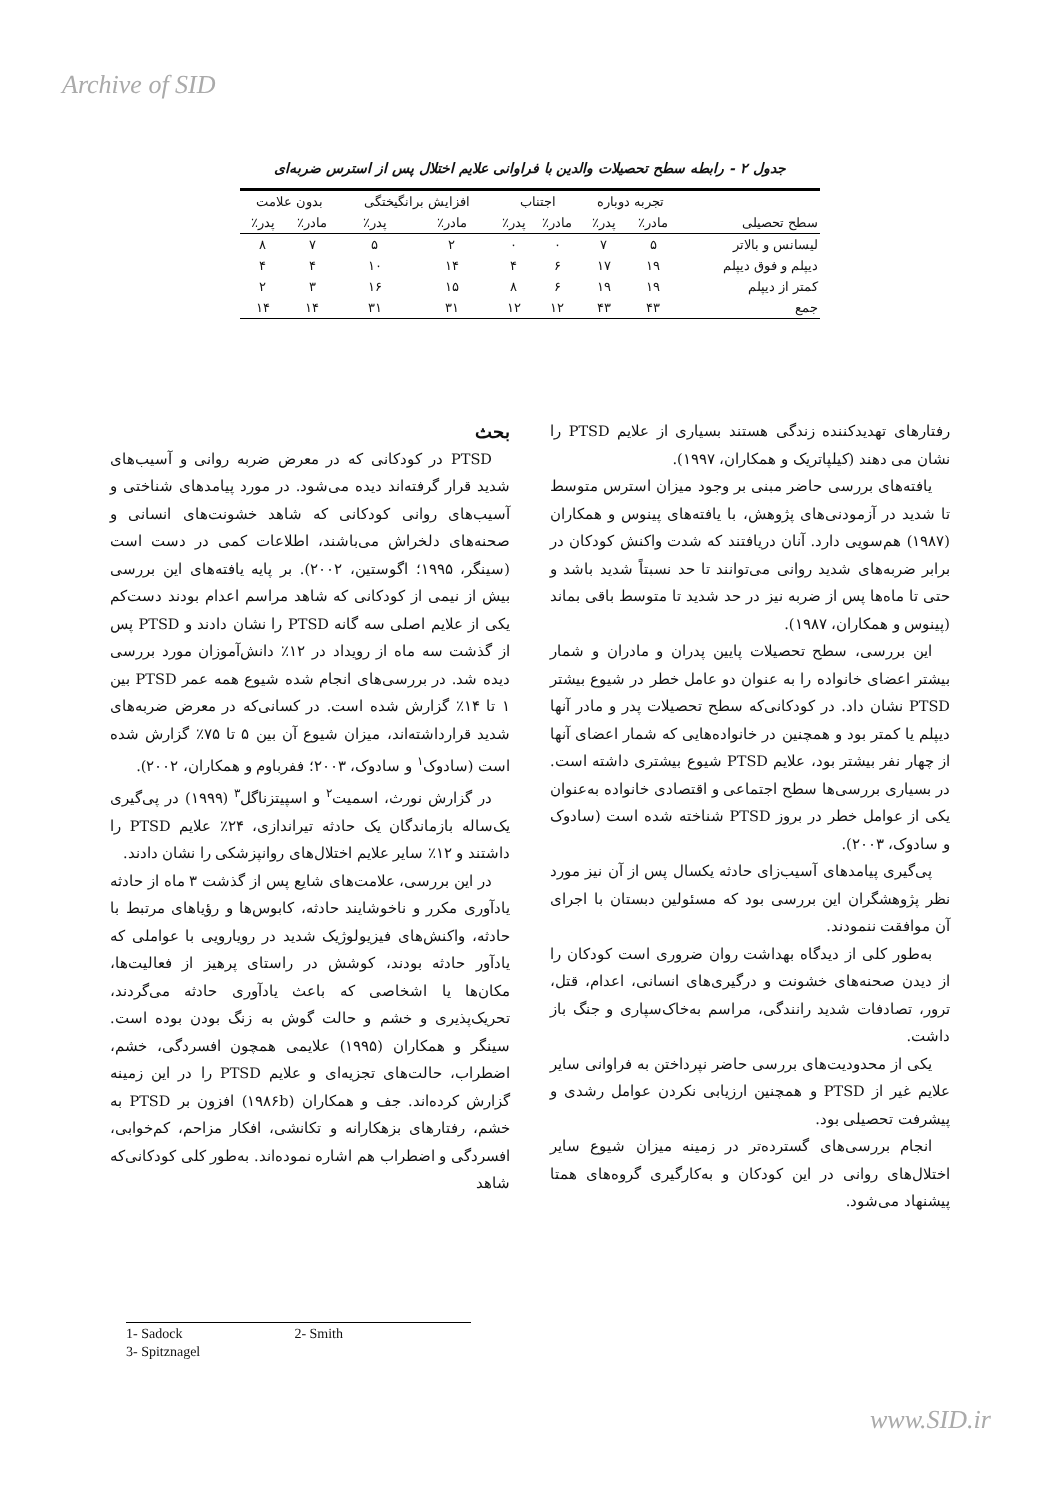Archive of SID
جدول ۲ - رابطه سطح تحصیلات والدین با فراوانی علایم اختلال پس از استرس ضربه‌ای
| سطح تحصیلی | تجربه دوباره | | اجتناب | | افزایش برانگیختگی | | بدون علامت | |
| --- | --- | --- | --- | --- | --- | --- | --- | --- |
| | مادر٪ | پدر٪ | مادر٪ | پدر٪ | مادر٪ | پدر٪ | مادر٪ | پدر٪ |
| لیسانس و بالاتر | ۵ | ۷ | ۰ | ۰ | ۲ | ۵ | ۷ | ۸ |
| دیپلم و فوق دیپلم | ۱۹ | ۱۷ | ۶ | ۴ | ۱۴ | ۱۰ | ۴ | ۴ |
| کمتر از دیپلم | ۱۹ | ۱۹ | ۶ | ۸ | ۱۵ | ۱۶ | ۳ | ۲ |
| جمع | ۴۳ | ۴۳ | ۱۲ | ۱۲ | ۳۱ | ۳۱ | ۱۴ | ۱۴ |
بحث
PTSD در کودکانی که در معرض ضربه روانی و آسیب‌های شدید قرار گرفته‌اند دیده می‌شود. در مورد پیامدهای شناختی و آسیب‌های روانی کودکانی که شاهد خشونت‌های انسانی و صحنه‌های دلخراش می‌باشند، اطلاعات کمی در دست است (سینگر، ۱۹۹۵؛ اگوستین، ۲۰۰۲). بر پایه یافته‌های این بررسی بیش از نیمی از کودکانی که شاهد مراسم اعدام بودند دست‌کم یکی از علایم اصلی سه گانه PTSD را نشان دادند و PTSD پس از گذشت سه ماه از رویداد در ۱۲٪ دانش‌آموزان مورد بررسی دیده شد. در بررسی‌های انجام شده شیوع همه عمر PTSD بین ۱ تا ۱۴٪ گزارش شده است. در کسانی‌که در معرض ضربه‌های شدید قرارداشته‌اند، میزان شیوع آن بین ۵ تا ۷۵٪ گزارش شده است (سادوک<sup>۱</sup> و سادوک، ۲۰۰۳؛ ففرباوم و همکاران، ۲۰۰۲).
در گزارش نورث، اسمیت<sup>۲</sup> و اسپیتزناگل<sup>۳</sup> (۱۹۹۹) در پی‌گیری یک‌ساله بازماندگان یک حادثه تیراندازی، ۲۴٪ علایم PTSD را داشتند و ۱۲٪ سایر علایم اختلال‌های روانپزشکی را نشان دادند.
در این بررسی، علامت‌های شایع پس از گذشت ۳ ماه از حادثه یادآوری مکرر و ناخوشایند حادثه، کابوس‌ها و رؤیاهای مرتبط با حادثه، واکنش‌های فیزیولوژیک شدید در رویارویی با عواملی که یادآور حادثه بودند، کوشش در راستای پرهیز از فعالیت‌ها، مکان‌ها یا اشخاصی که باعث یادآوری حادثه می‌گردند، تحریک‌پذیری و خشم و حالت گوش به زنگ بودن بوده است. سینگر و همکاران (۱۹۹۵) علایمی همچون افسردگی، خشم، اضطراب، حالت‌های تجزیه‌ای و علایم PTSD را در این زمینه گزارش کرده‌اند. جف و همکاران (۱۹۸۶b) افزون بر PTSD به خشم، رفتارهای بزهکارانه و تکانشی، افکار مزاحم، کم‌خوابی، افسردگی و اضطراب هم اشاره نموده‌اند. به‌طور کلی کودکانی‌که شاهد
رفتارهای تهدیدکننده زندگی هستند بسیاری از علایم PTSD را نشان می دهند (کیلپاتریک و همکاران، ۱۹۹۷).
یافته‌های بررسی حاضر مبنی بر وجود میزان استرس متوسط تا شدید در آزمودنی‌های پژوهش، با یافته‌های پینوس و همکاران (۱۹۸۷) هم‌سویی دارد. آنان دریافتند که شدت واکنش کودکان در برابر ضربه‌های شدید روانی می‌توانند تا حد نسبتاً شدید باشد و حتی تا ماه‌ها پس از ضربه نیز در حد شدید تا متوسط باقی بماند (پینوس و همکاران، ۱۹۸۷).
این بررسی، سطح تحصیلات پایین پدران و مادران و شمار بیشتر اعضای خانواده را به عنوان دو عامل خطر در شیوع بیشتر PTSD نشان داد. در کودکانی‌که سطح تحصیلات پدر و مادر آنها دیپلم یا کمتر بود و همچنین در خانواده‌هایی که شمار اعضای آنها از چهار نفر بیشتر بود، علایم PTSD شیوع بیشتری داشته است. در بسیاری بررسی‌ها سطح اجتماعی و اقتصادی خانواده به‌عنوان یکی از عوامل خطر در بروز PTSD شناخته شده است (سادوک و سادوک، ۲۰۰۳).
پی‌گیری پیامدهای آسیب‌زای حادثه یکسال پس از آن نیز مورد نظر پژوهشگران این بررسی بود که مسئولین دبستان با اجرای آن موافقت ننمودند.
به‌طور کلی از دیدگاه بهداشت روان ضروری است کودکان را از دیدن صحنه‌های خشونت و درگیری‌های انسانی، اعدام، قتل، ترور، تصادفات شدید رانندگی، مراسم به‌خاک‌سپاری و جنگ باز داشت.
یکی از محدودیت‌های بررسی حاضر نپرداختن به فراوانی سایر علایم غیر از PTSD و همچنین ارزیابی نکردن عوامل رشدی و پیشرفت تحصیلی بود.
انجام بررسی‌های گسترده‌تر در زمینه میزان شیوع سایر اختلال‌های روانی در این کودکان و به‌کارگیری گروه‌های همتا پیشنهاد می‌شود.
1- Sadock 2- Smith
3- Spitznagel
www.SID.ir